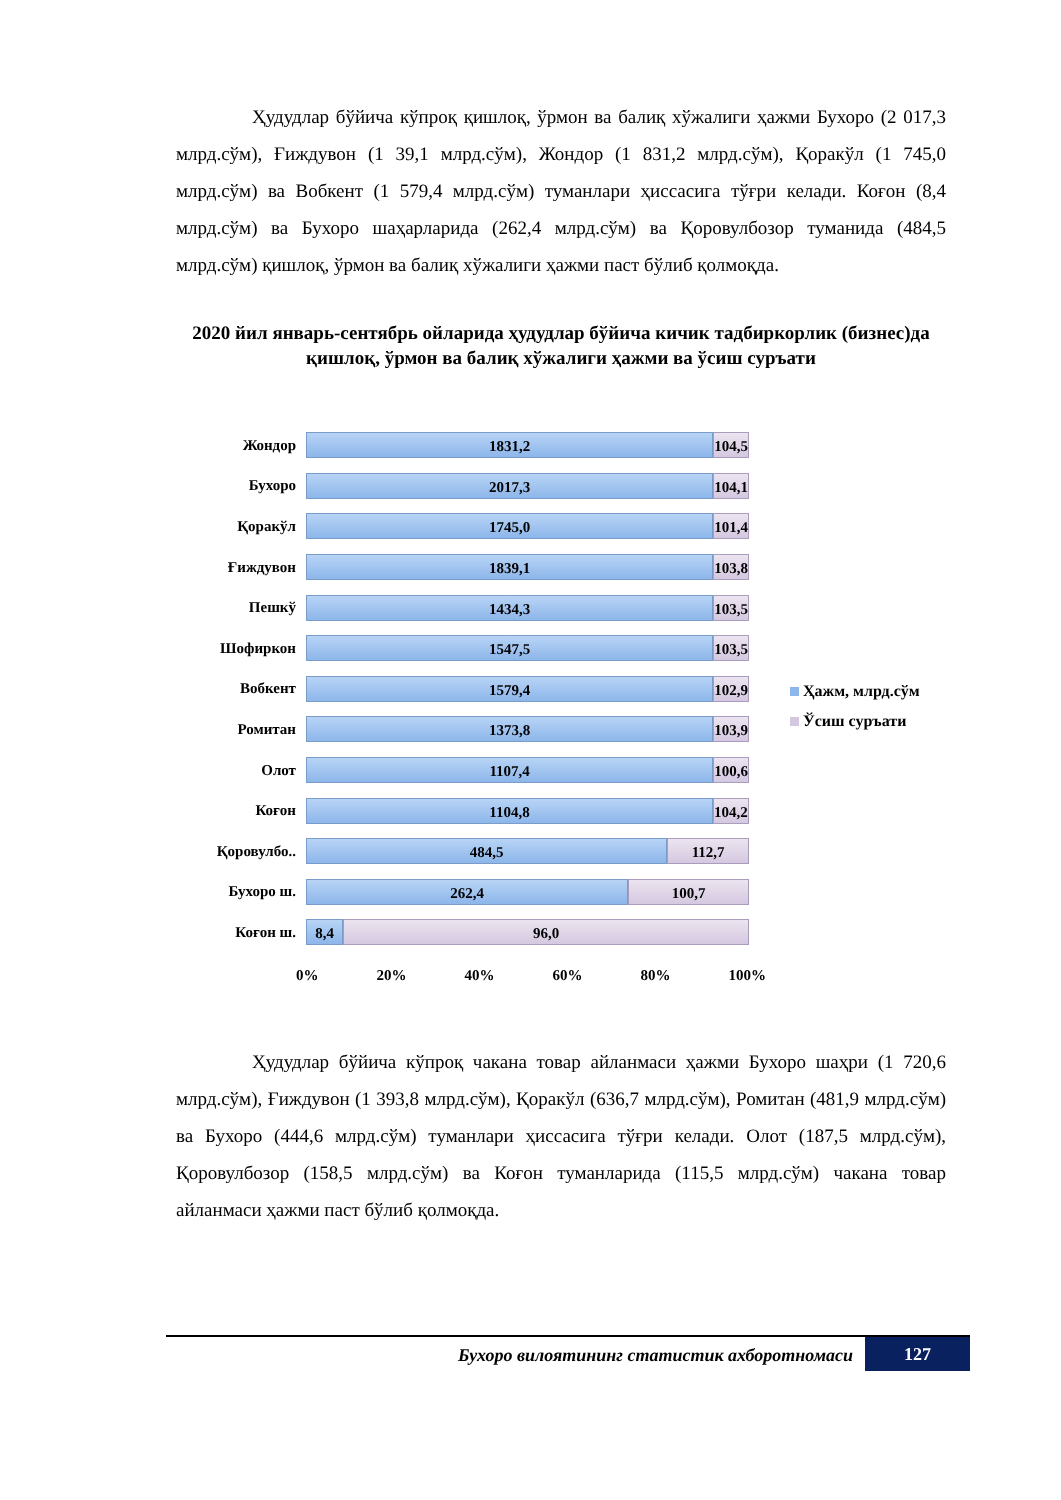Ҳудудлар бўйича кўпроқ қишлоқ, ўрмон ва балиқ хўжалиги ҳажми Бухоро (2 017,3 млрд.сўм), Ғиждувон (1 39,1 млрд.сўм), Жондор (1 831,2 млрд.сўм), Қоракўл (1 745,0 млрд.сўм) ва Вобкент (1 579,4 млрд.сўм) туманлари ҳиссасига тўғри келади. Коғон (8,4 млрд.сўм) ва Бухоро шаҳарларида (262,4 млрд.сўм) ва Қоровулбозор туманида (484,5 млрд.сўм) қишлоқ, ўрмон ва балиқ хўжалиги ҳажми паст бўлиб қолмоқда.
2020 йил январь-сентябрь ойларида ҳудудлар бўйича кичик тадбиркорлик (бизнес)да қишлоқ, ўрмон ва балиқ хўжалиги ҳажми ва ўсиш суръати
Жондор
1831,2 104,5
Бухоро
2017,3 104,1
Қоракўл
1745,0 101,4
Ғиждувон
1839,1 103,8
Пешкў
1434,3 103,5
Шофиркон
1547,5 103,5
Вобкент
1579,4 102,9
Ромитан
1373,8 103,9
Олот
1107,4 100,6
Коғон
1104,8 104,2
Қоровулбо..
484,5 112,7
Бухоро ш.
262,4 100,7
Коғон ш.
8,4 96,0
0% 20% 40% 60% 80% 100%
Ҳажм, млрд.сўм
Ўсиш суръати
Ҳудудлар бўйича кўпроқ чакана товар айланмаси ҳажми Бухоро шаҳри (1 720,6 млрд.сўм), Ғиждувон (1 393,8 млрд.сўм), Қоракўл (636,7 млрд.сўм), Ромитан (481,9 млрд.сўм) ва Бухоро (444,6 млрд.сўм) туманлари ҳиссасига тўғри келади. Олот (187,5 млрд.сўм), Қоровулбозор (158,5 млрд.сўм) ва Коғон туманларида (115,5 млрд.сўм) чакана товар айланмаси ҳажми паст бўлиб қолмоқда.
Бухоро вилоятининг статистик ахборотномаси
127